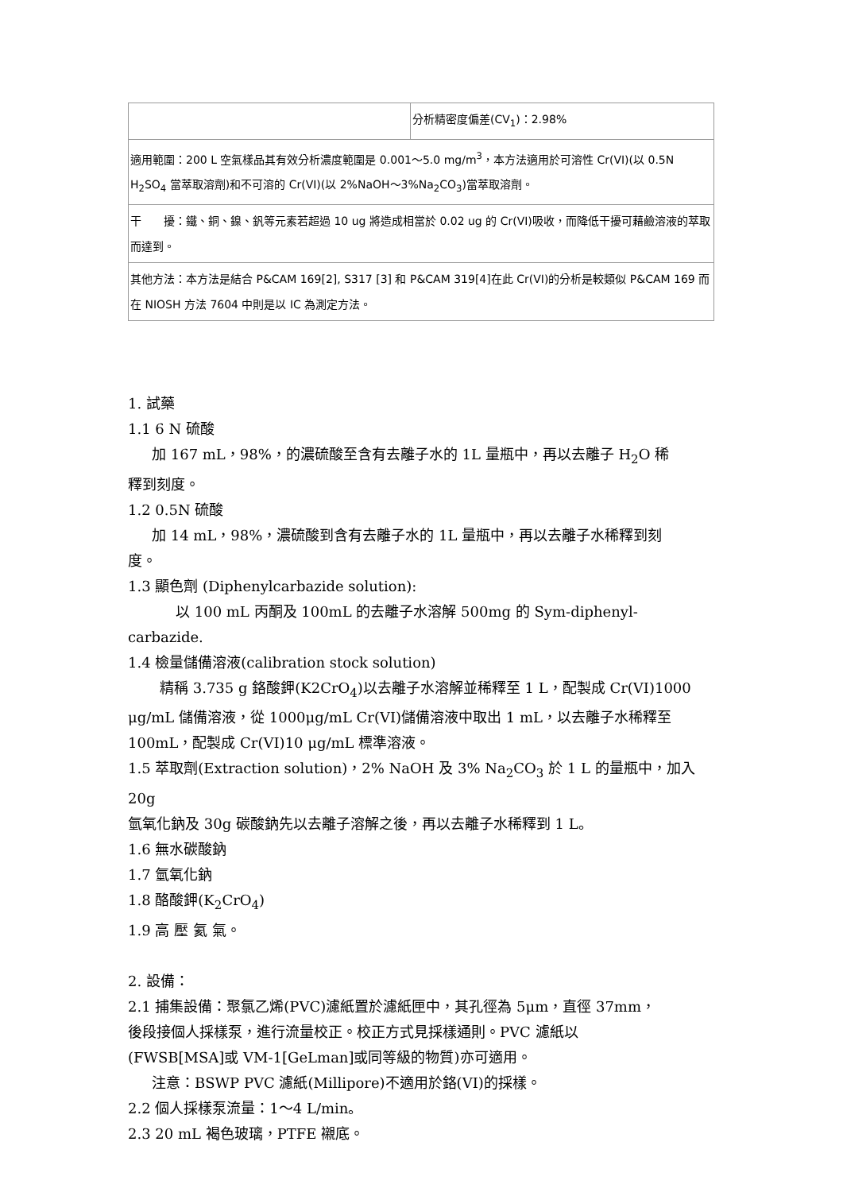| | 分析精密度偏差(CV<sub>1</sub>)：2.98% |
| 適用範圍：200 L 空氣樣品其有效分析濃度範圍是 0.001～5.0 mg/m<sup>3</sup>，本方法適用於可溶性 Cr(VI)(以 0.5N H<sub>2</sub>SO<sub>4</sub> 當萃取溶劑)和不可溶的 Cr(VI)(以 2%NaOH～3%Na<sub>2</sub>CO<sub>3</sub>)當萃取溶劑。 | |
| 干 擾：鐵、銅、鎳、釩等元素若超過 10 ug 將造成相當於 0.02 ug 的 Cr(VI)吸收，而降低干擾可藉鹼溶液的萃取而達到。 | |
| 其他方法：本方法是結合 P&CAM 169[2], S317 [3] 和 P&CAM 319[4]在此 Cr(VI)的分析是較類似 P&CAM 169 而在 NIOSH 方法 7604 中則是以 IC 為測定方法。 | |
1. 試藥
1.1 6 N 硫酸
加 167 mL，98%，的濃硫酸至含有去離子水的 1L 量瓶中，再以去離子 H<sub>2</sub>O 稀
釋到刻度。
1.2 0.5N 硫酸
加 14 mL，98%，濃硫酸到含有去離子水的 1L 量瓶中，再以去離子水稀釋到刻
度。
1.3 顯色劑 (Diphenylcarbazide solution):
以 100 mL 丙酮及 100mL 的去離子水溶解 500mg 的 Sym-diphenyl-
carbazide.
1.4 檢量儲備溶液(calibration stock solution)
精稱 3.735 g 鉻酸鉀(K2CrO<sub>4</sub>)以去離子水溶解並稀釋至 1 L，配製成 Cr(VI)1000
μg/mL 儲備溶液，從 1000μg/mL Cr(VI)儲備溶液中取出 1 mL，以去離子水稀釋至
100mL，配製成 Cr(VI)10 μg/mL 標準溶液。
1.5 萃取劑(Extraction solution)，2% NaOH 及 3% Na<sub>2</sub>CO<sub>3</sub> 於 1 L 的量瓶中，加入 20g
氫氧化鈉及 30g 碳酸鈉先以去離子溶解之後，再以去離子水稀釋到 1 L。
1.6 無水碳酸鈉
1.7 氫氧化鈉
1.8 酪酸鉀(K<sub>2</sub>CrO<sub>4</sub>)
1.9 高 壓 氦 氣。
2. 設備：
2.1 捕集設備：聚氯乙烯(PVC)濾紙置於濾紙匣中，其孔徑為 5μm，直徑 37mm，
後段接個人採樣泵，進行流量校正。校正方式見採樣通則。PVC 濾紙以
(FWSB[MSA]或 VM-1[GeLman]或同等級的物質)亦可適用。
注意：BSWP PVC 濾紙(Millipore)不適用於鉻(VI)的採樣。
2.2 個人採樣泵流量：1～4 L/min。
2.3 20 mL 褐色玻璃，PTFE 襯底。